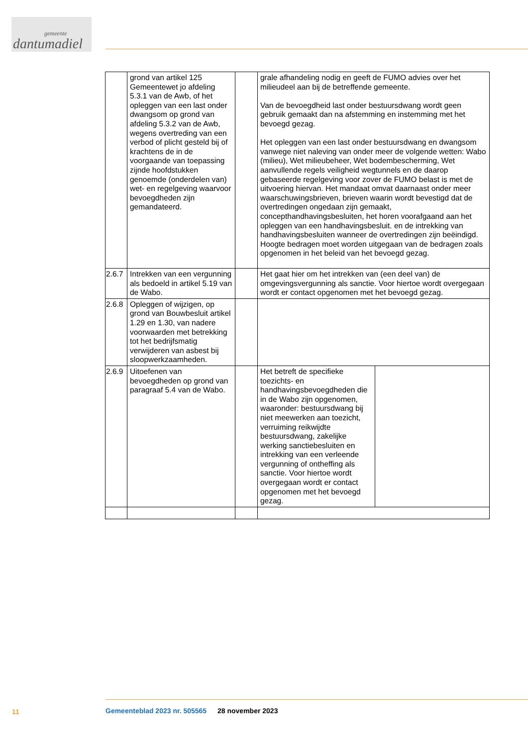gemeente
dantumadiel
| | grond van artikel 125 Gemeentewet jo afdeling 5.3.1 van de Awb, of het opleggen van een last onder dwangsom op grond van afdeling 5.3.2 van de Awb, wegens overtreding van een verbod of plicht gesteld bij of krachtens de in de voorgaande van toepassing zijnde hoofdstukken genoemde (onderdelen van) wet- en regelgeving waarvoor bevoegdheden zijn gemandateerd. | | grale afhandeling nodig en geeft de FUMO advies over het milieudeel aan bij de betreffende gemeente. Van de bevoegdheid last onder bestuursdwang wordt geen gebruik gemaakt dan na afstemming en instemming met het bevoegd gezag. Het opleggen van een last onder bestuursdwang en dwangsom vanwege niet naleving van onder meer de volgende wetten: Wabo (milieu), Wet milieubeheer, Wet bodembescherming, Wet aanvullende regels veiligheid wegtunnels en de daarop gebaseerde regelgeving voor zover de FUMO belast is met de uitvoering hiervan. Het mandaat omvat daarnaast onder meer waarschuwingsbrieven, brieven waarin wordt bevestigd dat de overtredingen ongedaan zijn gemaakt, concepthandhavingsbesluiten, het horen voorafgaand aan het opleggen van een handhavingsbesluit. en de intrekking van handhavingsbesluiten wanneer de overtredingen zijn beëindigd. Hoogte bedragen moet worden uitgegaan van de bedragen zoals opgenomen in het beleid van het bevoegd gezag. | |
| 2.6.7 | Intrekken van een vergunning als bedoeld in artikel 5.19 van de Wabo. | | Het gaat hier om het intrekken van (een deel van) de omgevingsvergunning als sanctie. Voor hiertoe wordt overgegaan wordt er contact opgenomen met het bevoegd gezag. | |
| 2.6.8 | Opleggen of wijzigen, op grond van Bouwbesluit artikel 1.29 en 1.30, van nadere voorwaarden met betrekking tot het bedrijfsmatig verwijderen van asbest bij sloopwerkzaamheden. | | | |
| 2.6.9 | Uitoefenen van bevoegdheden op grond van paragraaf 5.4 van de Wabo. | | Het betreft de specifieke toezichts- en handhavingsbevoegdheden die in de Wabo zijn opgenomen, waaronder: bestuursdwang bij niet meewerken aan toezicht, verruiming reikwijdte bestuursdwang, zakelijke werking sanctiebesluiten en intrekking van een verleende vergunning of ontheffing als sanctie. Voor hiertoe wordt overgegaan wordt er contact opgenomen met het bevoegd gezag. | |
11
Gemeenteblad 2023 nr. 505565 28 november 2023